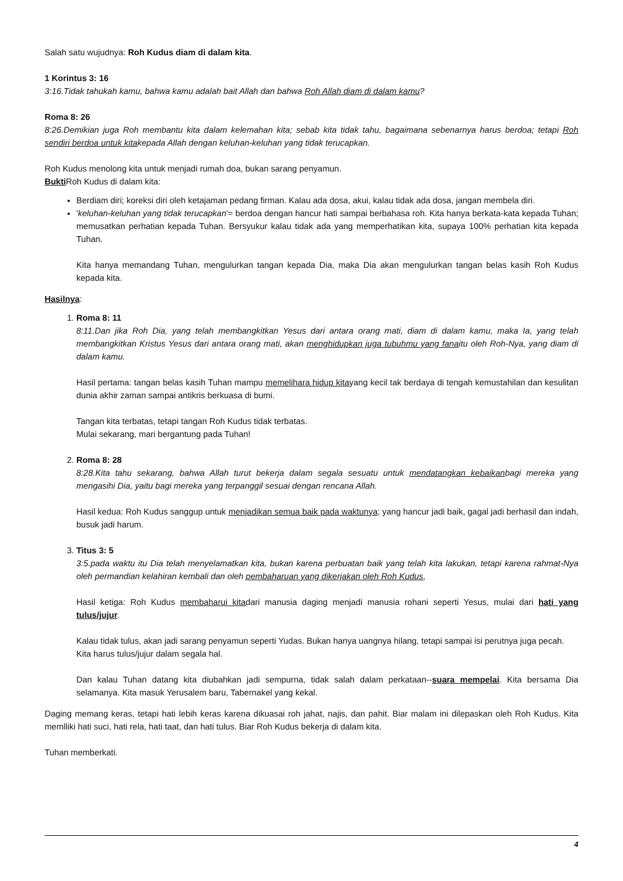Salah satu wujudnya: Roh Kudus diam di dalam kita.
1 Korintus 3: 16
3:16.Tidak tahukah kamu, bahwa kamu adalah bait Allah dan bahwa Roh Allah diam di dalam kamu?
Roma 8: 26
8:26.Demikian juga Roh membantu kita dalam kelemahan kita; sebab kita tidak tahu, bagaimana sebenarnya harus berdoa; tetapi Roh sendiri berdoa untuk kitakepada Allah dengan keluhan-keluhan yang tidak terucapkan.
Roh Kudus menolong kita untuk menjadi rumah doa, bukan sarang penyamun.
Bukti Roh Kudus di dalam kita:
Berdiam diri; koreksi diri oleh ketajaman pedang firman. Kalau ada dosa, akui, kalau tidak ada dosa, jangan membela diri.
'keluhan-keluhan yang tidak terucapkan'= berdoa dengan hancur hati sampai berbahasa roh. Kita hanya berkata-kata kepada Tuhan; memusatkan perhatian kepada Tuhan. Bersyukur kalau tidak ada yang memperhatikan kita, supaya 100% perhatian kita kepada Tuhan.
Kita hanya memandang Tuhan, mengulurkan tangan kepada Dia, maka Dia akan mengulurkan tangan belas kasih Roh Kudus kepada kita.
Hasilnya:
1. Roma 8: 11
8:11.Dan jika Roh Dia, yang telah membangkitkan Yesus dari antara orang mati, diam di dalam kamu, maka Ia, yang telah membangkitkan Kristus Yesus dari antara orang mati, akan menghidupkan juga tubuhmu yang fanaitu oleh Roh-Nya, yang diam di dalam kamu.
Hasil pertama: tangan belas kasih Tuhan mampu memelihara hidup kitayang kecil tak berdaya di tengah kemustahilan dan kesulitan dunia akhir zaman sampai antikris berkuasa di bumi.
Tangan kita terbatas, tetapi tangan Roh Kudus tidak terbatas.
Mulai sekarang, mari bergantung pada Tuhan!
2. Roma 8: 28
8:28.Kita tahu sekarang, bahwa Allah turut bekerja dalam segala sesuatu untuk mendatangkan kebaikanbagi mereka yang mengasihi Dia, yaitu bagi mereka yang terpanggil sesuai dengan rencana Allah.
Hasil kedua: Roh Kudus sanggup untuk menjadikan semua baik pada waktunya; yang hancur jadi baik, gagal jadi berhasil dan indah, busuk jadi harum.
3. Titus 3: 5
3:5.pada waktu itu Dia telah menyelamatkan kita, bukan karena perbuatan baik yang telah kita lakukan, tetapi karena rahmat-Nya oleh permandian kelahiran kembali dan oleh pembaharuan yang dikerjakan oleh Roh Kudus,
Hasil ketiga: Roh Kudus membaharui kitadari manusia daging menjadi manusia rohani seperti Yesus, mulai dari hati yang tulus/jujur.
Kalau tidak tulus, akan jadi sarang penyamun seperti Yudas. Bukan hanya uangnya hilang, tetapi sampai isi perutnya juga pecah.
Kita harus tulus/jujur dalam segala hal.
Dan kalau Tuhan datang kita diubahkan jadi sempurna, tidak salah dalam perkataan--suara mempelai. Kita bersama Dia selamanya. Kita masuk Yerusalem baru, Tabernakel yang kekal.
Daging memang keras, tetapi hati lebih keras karena dikuasai roh jahat, najis, dan pahit. Biar malam ini dilepaskan oleh Roh Kudus. Kita memlliki hati suci, hati rela, hati taat, dan hati tulus. Biar Roh Kudus bekerja di dalam kita.
Tuhan memberkati.
4